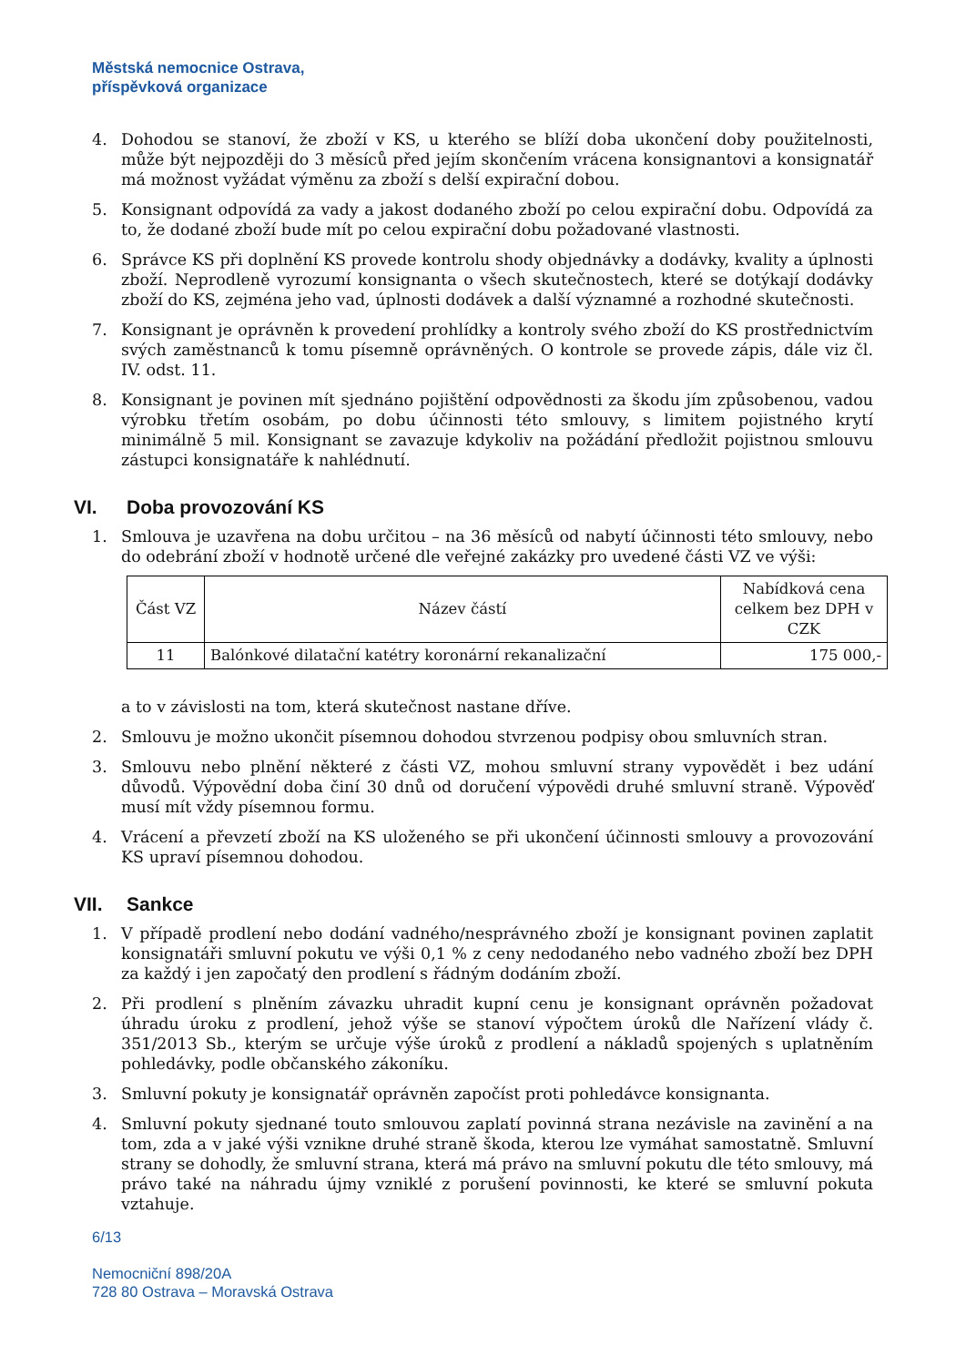Městská nemocnice Ostrava,
příspěvková organizace
4. Dohodou se stanoví, že zboží v KS, u kterého se blíží doba ukončení doby použitelnosti, může být nejpozději do 3 měsíců před jejím skončením vrácena konsignantovi a konsignatář má možnost vyžádat výměnu za zboží s delší expirační dobou.
5. Konsignant odpovídá za vady a jakost dodaného zboží po celou expirační dobu. Odpovídá za to, že dodané zboží bude mít po celou expirační dobu požadované vlastnosti.
6. Správce KS při doplnění KS provede kontrolu shody objednávky a dodávky, kvality a úplnosti zboží. Neprodleně vyrozumí konsignanta o všech skutečnostech, které se dotýkají dodávky zboží do KS, zejména jeho vad, úplnosti dodávek a další významné a rozhodné skutečnosti.
7. Konsignant je oprávněn k provedení prohlídky a kontroly svého zboží do KS prostřednictvím svých zaměstnanců k tomu písemně oprávněných. O kontrole se provede zápis, dále viz čl. IV. odst. 11.
8. Konsignant je povinen mít sjednáno pojištění odpovědnosti za škodu jím způsobenou, vadou výrobku třetím osobám, po dobu účinnosti této smlouvy, s limitem pojistného krytí minimálně 5 mil. Konsignant se zavazuje kdykoliv na požádání předložit pojistnou smlouvu zástupci konsignatáře k nahlédnutí.
VI. Doba provozování KS
1. Smlouva je uzavřena na dobu určitou – na 36 měsíců od nabytí účinnosti této smlouvy, nebo do odebrání zboží v hodnotě určené dle veřejné zakázky pro uvedené části VZ ve výši:
| Část VZ | Název částí | Nabídková cena celkem bez DPH v CZK |
| --- | --- | --- |
| 11 | Balónkové dilatační katétry koronární rekanalizační | 175 000,- |
a to v závislosti na tom, která skutečnost nastane dříve.
2. Smlouvu je možno ukončit písemnou dohodou stvrzenou podpisy obou smluvních stran.
3. Smlouvu nebo plnění některé z části VZ, mohou smluvní strany vypovědět i bez udání důvodů. Výpovědní doba činí 30 dnů od doručení výpovědi druhé smluvní straně. Výpověď musí mít vždy písemnou formu.
4. Vrácení a převzetí zboží na KS uloženého se při ukončení účinnosti smlouvy a provozování KS upraví písemnou dohodou.
VII. Sankce
1. V případě prodlení nebo dodání vadného/nesprávného zboží je konsignant povinen zaplatit konsignatáři smluvní pokutu ve výši 0,1 % z ceny nedodaného nebo vadného zboží bez DPH za každý i jen započatý den prodlení s řádným dodáním zboží.
2. Při prodlení s plněním závazku uhradit kupní cenu je konsignant oprávněn požadovat úhradu úroku z prodlení, jehož výše se stanoví výpočtem úroků dle Nařízení vlády č. 351/2013 Sb., kterým se určuje výše úroků z prodlení a nákladů spojených s uplatněním pohledávky, podle občanského zákoníku.
3. Smluvní pokuty je konsignatář oprávněn započíst proti pohledávce konsignanta.
4. Smluvní pokuty sjednané touto smlouvou zaplatí povinná strana nezávisle na zavinění a na tom, zda a v jaké výši vznikne druhé straně škoda, kterou lze vymáhat samostatně. Smluvní strany se dohodly, že smluvní strana, která má právo na smluvní pokutu dle této smlouvy, má právo také na náhradu újmy vzniklé z porušení povinnosti, ke které se smluvní pokuta vztahuje.
6/13
Nemocniční 898/20A
728 80 Ostrava – Moravská Ostrava